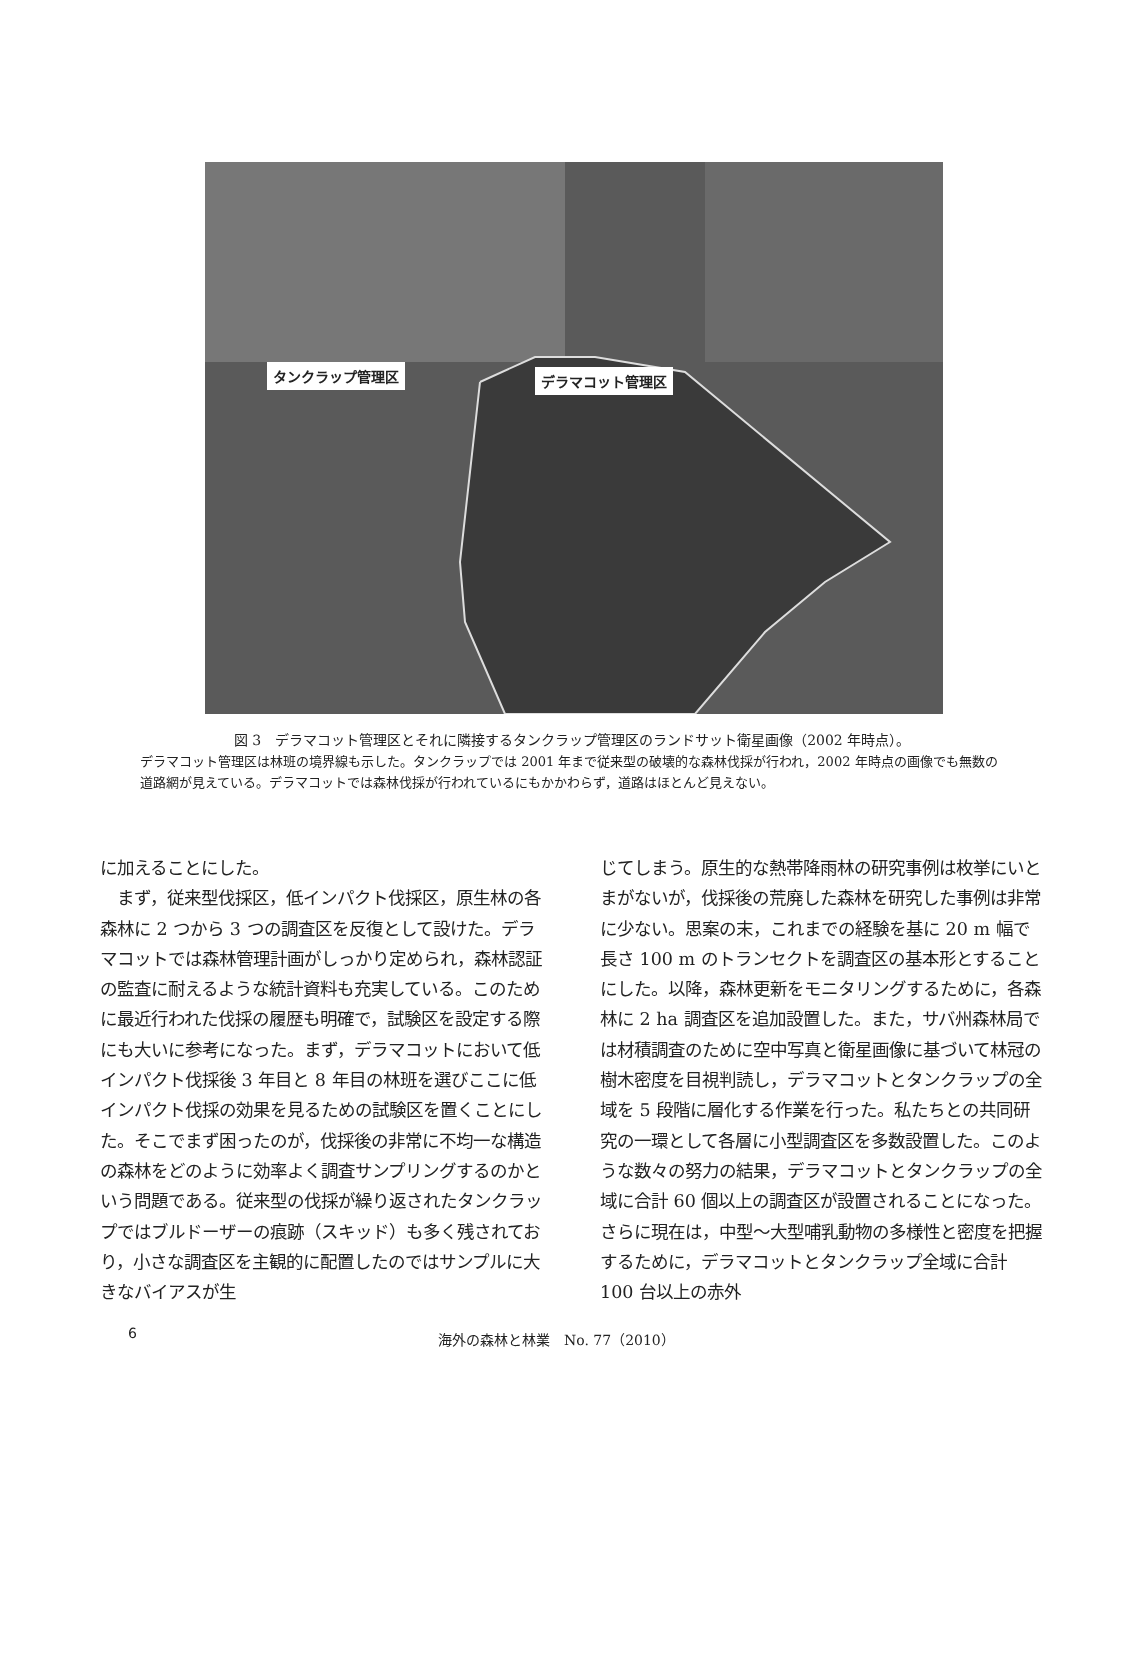タンクラップ管理区 デラマコット管理区
図 3　デラマコット管理区とそれに隣接するタンクラップ管理区のランドサット衛星画像（2002 年時点）。
デラマコット管理区は林班の境界線も示した。タンクラップでは 2001 年まで従来型の破壊的な森林伐採が行われ，2002 年時点の画像でも無数の道路網が見えている。デラマコットでは森林伐採が行われているにもかかわらず，道路はほとんど見えない。
に加えることにした。
　まず，従来型伐採区，低インパクト伐採区，原生林の各森林に 2 つから 3 つの調査区を反復として設けた。デラマコットでは森林管理計画がしっかり定められ，森林認証の監査に耐えるような統計資料も充実している。このために最近行われた伐採の履歴も明確で，試験区を設定する際にも大いに参考になった。まず，デラマコットにおいて低インパクト伐採後 3 年目と 8 年目の林班を選びここに低インパクト伐採の効果を見るための試験区を置くことにした。そこでまず困ったのが，伐採後の非常に不均一な構造の森林をどのように効率よく調査サンプリングするのかという問題である。従来型の伐採が繰り返されたタンクラップではブルドーザーの痕跡（スキッド）も多く残されており，小さな調査区を主観的に配置したのではサンプルに大きなバイアスが生
じてしまう。原生的な熱帯降雨林の研究事例は枚挙にいとまがないが，伐採後の荒廃した森林を研究した事例は非常に少ない。思案の末，これまでの経験を基に 20 m 幅で長さ 100 m のトランセクトを調査区の基本形とすることにした。以降，森林更新をモニタリングするために，各森林に 2 ha 調査区を追加設置した。また，サバ州森林局では材積調査のために空中写真と衛星画像に基づいて林冠の樹木密度を目視判読し，デラマコットとタンクラップの全域を 5 段階に層化する作業を行った。私たちとの共同研究の一環として各層に小型調査区を多数設置した。このような数々の努力の結果，デラマコットとタンクラップの全域に合計 60 個以上の調査区が設置されることになった。さらに現在は，中型～大型哺乳動物の多様性と密度を把握するために，デラマコットとタンクラップ全域に合計 100 台以上の赤外
6 海外の森林と林業　No. 77（2010）